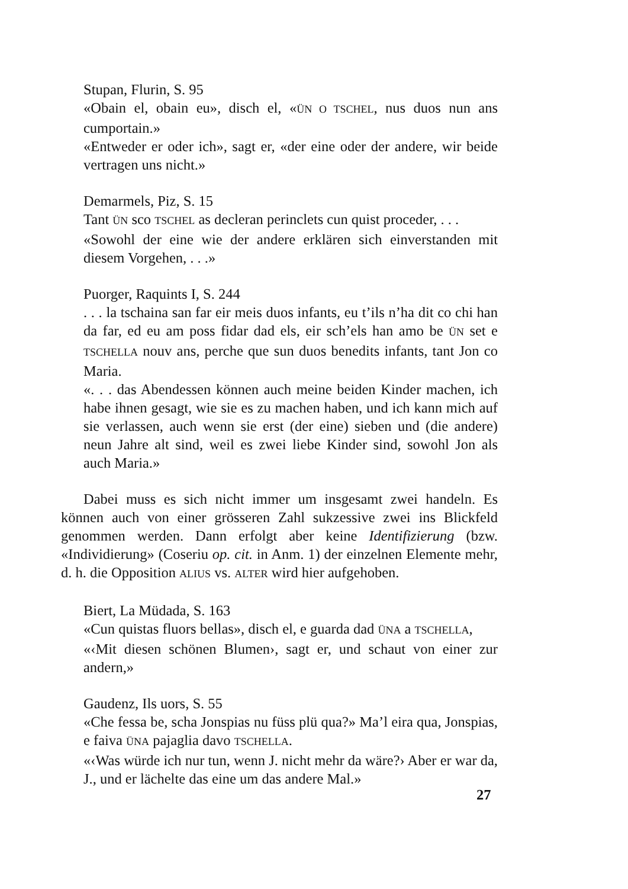Stupan, Flurin, S. 95
«Obain el, obain eu», disch el, «ÜN O TSCHEL, nus duos nun ans cumportain.»
«Entweder er oder ich», sagt er, «der eine oder der andere, wir beide vertragen uns nicht.»
Demarmels, Piz, S. 15
Tant ÜN sco TSCHEL as decleran perinclets cun quist proceder, . . .
«Sowohl der eine wie der andere erklären sich einverstanden mit diesem Vorgehen, . . .»
Puorger, Raquints I, S. 244
. . . la tschaina san far eir meis duos infants, eu t’ils n’ha dit co chi han da far, ed eu am poss fidar dad els, eir sch’els han amo be ÜN set e TSCHELLA nouv ans, perche que sun duos benedits infants, tant Jon co Maria.
«. . . das Abendessen können auch meine beiden Kinder machen, ich habe ihnen gesagt, wie sie es zu machen haben, und ich kann mich auf sie verlassen, auch wenn sie erst (der eine) sieben und (die andere) neun Jahre alt sind, weil es zwei liebe Kinder sind, sowohl Jon als auch Maria.»
Dabei muss es sich nicht immer um insgesamt zwei handeln. Es können auch von einer grösseren Zahl sukzessive zwei ins Blickfeld genommen werden. Dann erfolgt aber keine Identifizierung (bzw. «Individierung» (Coseriu op. cit. in Anm. 1) der einzelnen Elemente mehr, d. h. die Opposition ALIUS vs. ALTER wird hier aufgehoben.
Biert, La Müdada, S. 163
«Cun quistas fluors bellas», disch el, e guarda dad ÜNA a TSCHELLA,
«‹Mit diesen schönen Blumen›, sagt er, und schaut von einer zur andern,»
Gaudenz, Ils uors, S. 55
«Che fessa be, scha Jonspias nu füss plü qua?» Ma’l eira qua, Jonspias, e faiva ÜNA pajaglia davo TSCHELLA.
«‹Was würde ich nur tun, wenn J. nicht mehr da wäre?› Aber er war da, J., und er lächelte das eine um das andere Mal.»
27